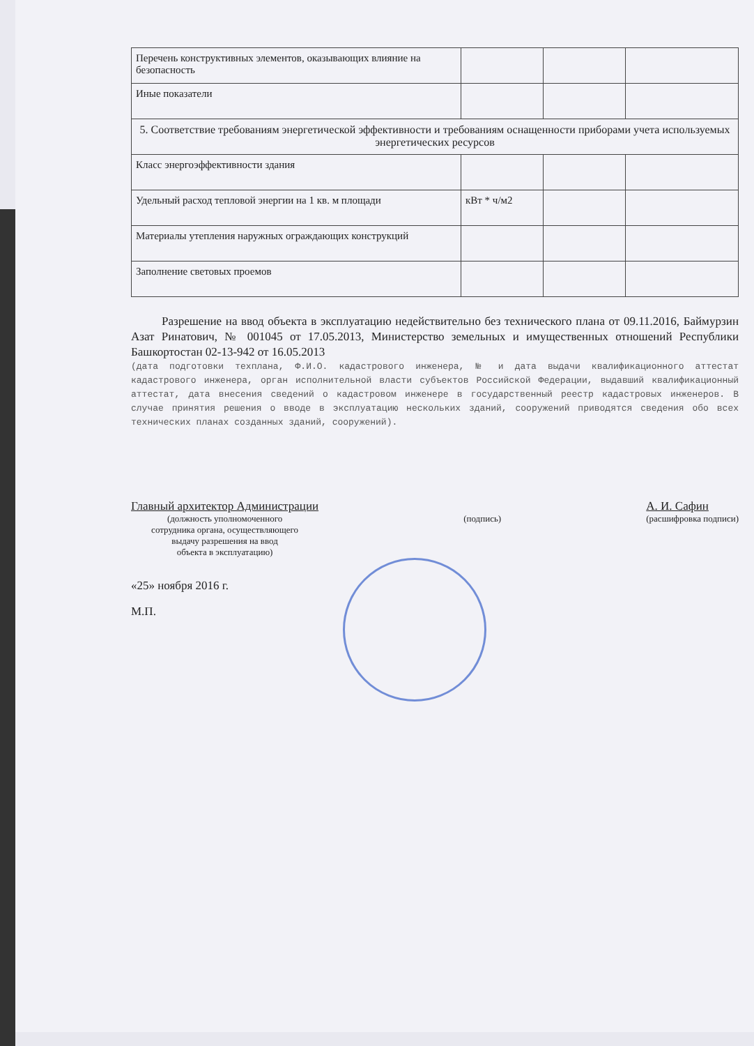| Перечень конструктивных элементов, оказывающих влияние на безопасность | | | |
| Иные показатели | | | |
| 5. Соответствие требованиям энергетической эффективности и требованиям оснащенности приборами учета используемых энергетических ресурсов | | | |
| Класс энергоэффективности здания | | | |
| Удельный расход тепловой энергии на 1 кв. м площади | кВт * ч/м2 | | |
| Материалы утепления наружных ограждающих конструкций | | | |
| Заполнение световых проемов | | | |
Разрешение на ввод объекта в эксплуатацию недействительно без технического плана от 09.11.2016, Баймурзин Азат Ринатович, № 001045 от 17.05.2013, Министерство земельных и имущественных отношений Республики Башкортостан 02-13-942 от 16.05.2013
(дата подготовки техплана, Ф.И.О. кадастрового инженера, № и дата выдачи квалификационного аттестат кадастрового инженера, орган исполнительной власти субъектов Российской Федерации, выдавший квалификационный аттестат, дата внесения сведений о кадастровом инженере в государственный реестр кадастровых инженеров. В случае принятия решения о вводе в эксплуатацию нескольких зданий, сооружений приводятся сведения обо всех технических планах созданных зданий, сооружений).
Главный архитектор Администрации
(должность уполномоченного
сотрудника органа, осуществляющего
выдачу разрешения на ввод
объекта в эксплуатацию)
(подпись)
А. И. Сафин
(расшифровка подписи)
«25» ноября 2016 г.
М.П.